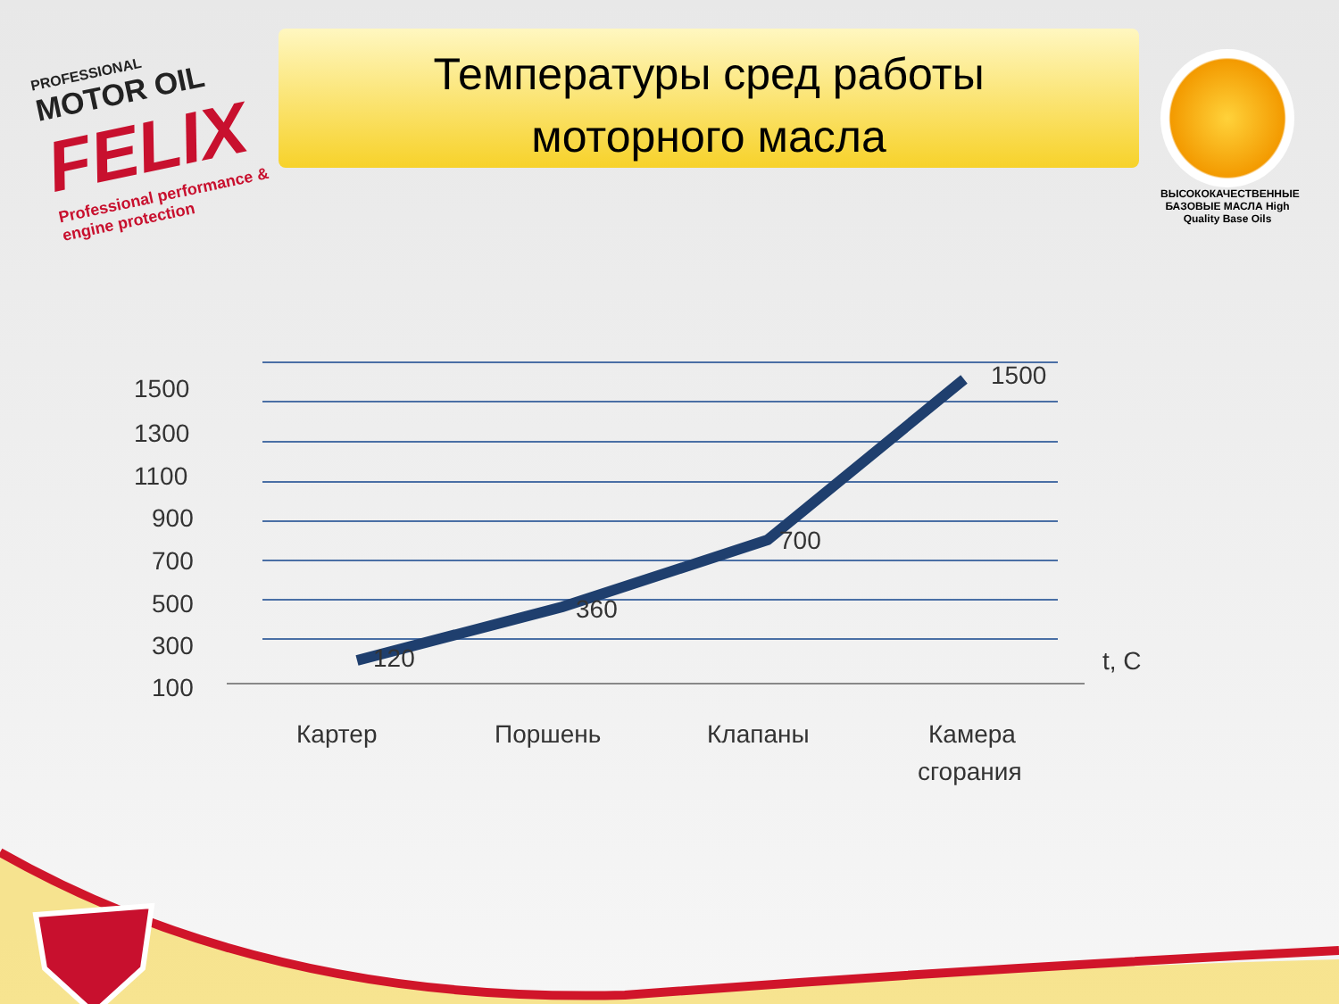PROFESSIONAL
MOTOR OIL
FELIX
Professional performance & engine protection
Температуры сред работы
моторного масла
ВЫСОКОКАЧЕСТВЕННЫЕ БАЗОВЫЕ МАСЛА High Quality Base Oils
1500
1300
1100
900
700
500
300
100
120
360
700
1500
t, C
Картер
Поршень
Клапаны
Камера
сгорания